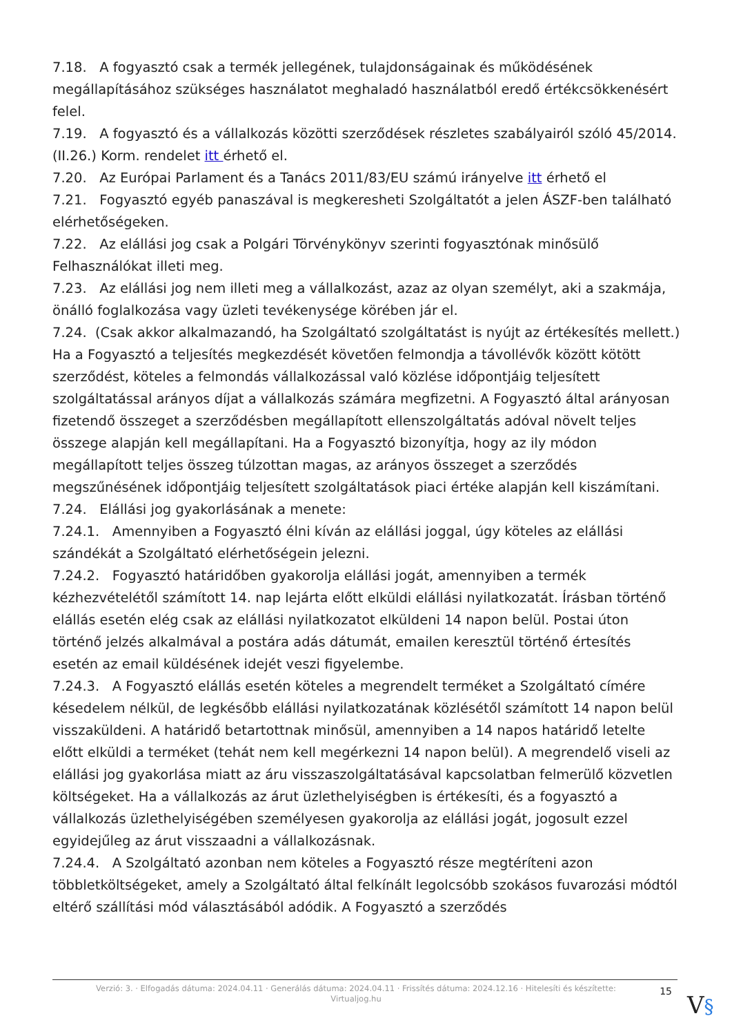7.18. A fogyasztó csak a termék jellegének, tulajdonságainak és működésének megállapításához szükséges használatot meghaladó használatból eredő értékcsökkenésért felel.
7.19. A fogyasztó és a vállalkozás közötti szerződések részletes szabályairól szóló 45/2014. (II.26.) Korm. rendelet itt érhető el.
7.20. Az Európai Parlament és a Tanács 2011/83/EU számú irányelve itt érhető el
7.21. Fogyasztó egyéb panaszával is megkeresheti Szolgáltatót a jelen ÁSZF-ben található elérhetőségeken.
7.22. Az elállási jog csak a Polgári Törvénykönyv szerinti fogyasztónak minősülő Felhasználókat illeti meg.
7.23. Az elállási jog nem illeti meg a vállalkozást, azaz az olyan személyt, aki a szakmája, önálló foglalkozása vagy üzleti tevékenysége körében jár el.
7.24. (Csak akkor alkalmazandó, ha Szolgáltató szolgáltatást is nyújt az értékesítés mellett.) Ha a Fogyasztó a teljesítés megkezdését követően felmondja a távollévők között kötött szerződést, köteles a felmondás vállalkozással való közlése időpontjáig teljesített szolgáltatással arányos díjat a vállalkozás számára megfizetni. A Fogyasztó által arányosan fizetendő összeget a szerződésben megállapított ellenszolgáltatás adóval növelt teljes összege alapján kell megállapítani. Ha a Fogyasztó bizonyítja, hogy az ily módon megállapított teljes összeg túlzottan magas, az arányos összeget a szerződés megszűnésének időpontjáig teljesített szolgáltatások piaci értéke alapján kell kiszámítani.
7.24. Elállási jog gyakorlásának a menete:
7.24.1. Amennyiben a Fogyasztó élni kíván az elállási joggal, úgy köteles az elállási szándékát a Szolgáltató elérhetőségein jelezni.
7.24.2. Fogyasztó határidőben gyakorolja elállási jogát, amennyiben a termék kézhezvételétől számított 14. nap lejárta előtt elküldi elállási nyilatkozatát. Írásban történő elállás esetén elég csak az elállási nyilatkozatot elküldeni 14 napon belül. Postai úton történő jelzés alkalmával a postára adás dátumát, emailen keresztül történő értesítés esetén az email küldésének idejét veszi figyelembe.
7.24.3. A Fogyasztó elállás esetén köteles a megrendelt terméket a Szolgáltató címére késedelem nélkül, de legkésőbb elállási nyilatkozatának közlésétől számított 14 napon belül visszaküldeni. A határidő betartottnak minősül, amennyiben a 14 napos határidő letelte előtt elküldi a terméket (tehát nem kell megérkezni 14 napon belül). A megrendelő viseli az elállási jog gyakorlása miatt az áru visszaszolgáltatásával kapcsolatban felmerülő közvetlen költségeket. Ha a vállalkozás az árut üzlethelyiségben is értékesíti, és a fogyasztó a vállalkozás üzlethelyiségében személyesen gyakorolja az elállási jogát, jogosult ezzel egyidejűleg az árut visszaadni a vállalkozásnak.
7.24.4. A Szolgáltató azonban nem köteles a Fogyasztó része megtéríteni azon többletköltségeket, amely a Szolgáltató által felkínált legolcsóbb szokásos fuvarozási módtól eltérő szállítási mód választásából adódik. A Fogyasztó a szerződés
Verzió: 3. · Elfogadás dátuma: 2024.04.11 · Generálás dátuma: 2024.04.11 · Frissítés dátuma: 2024.12.16 · Hitelesíti és készítette: Virtualjog.hu
15
V§